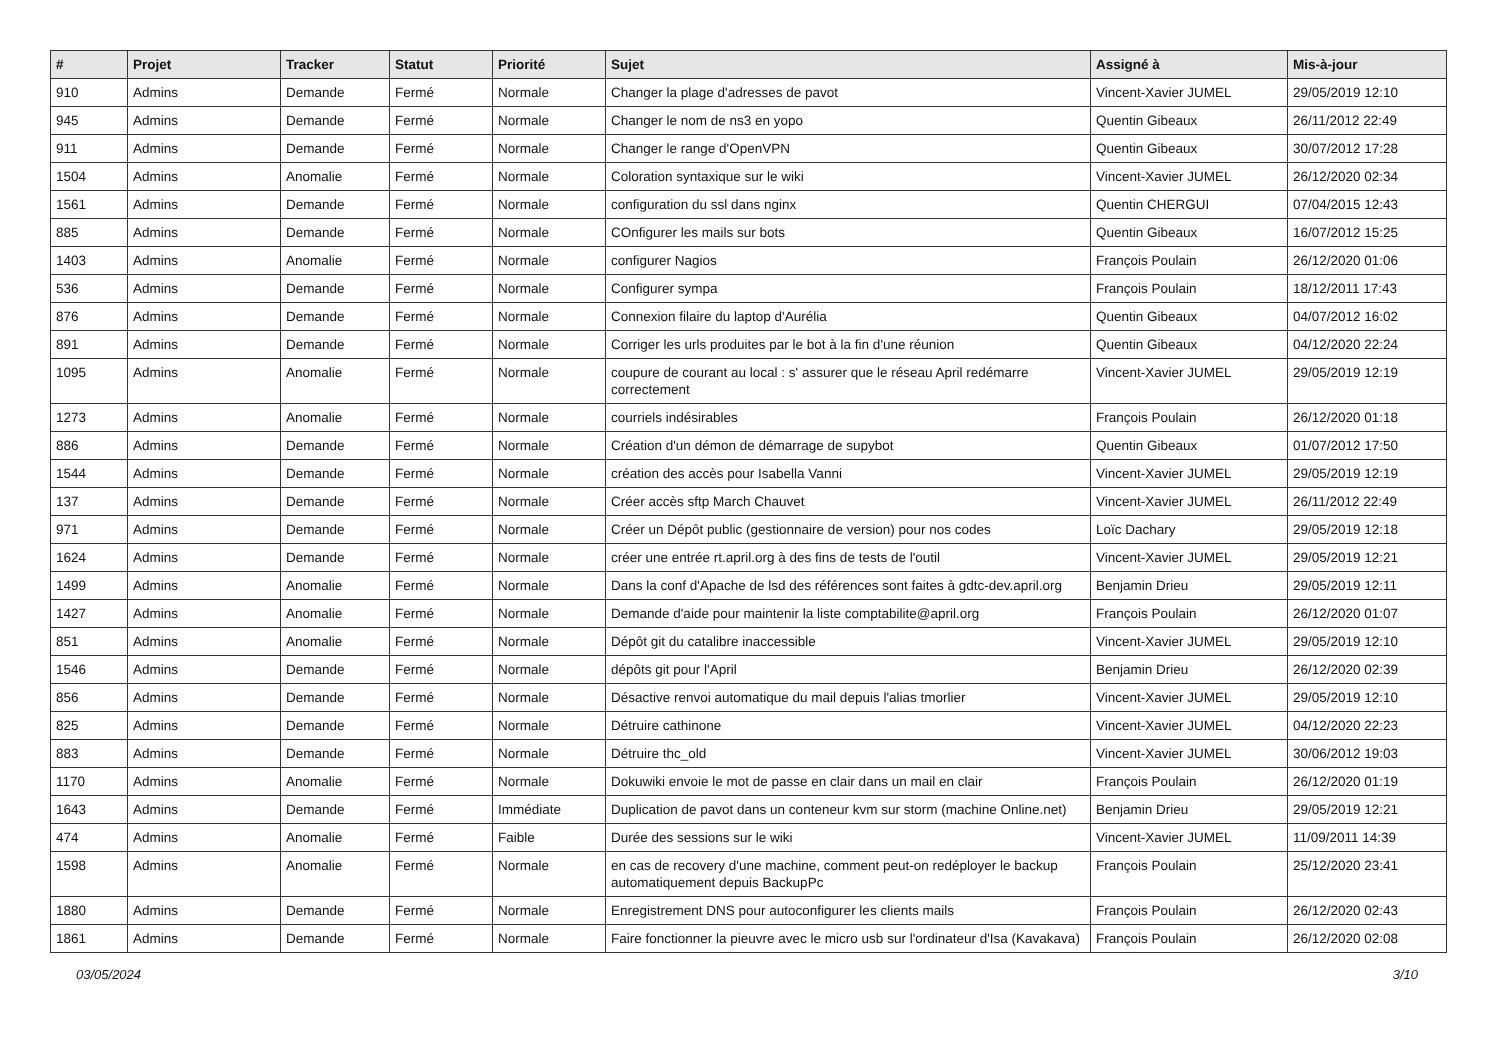| # | Projet | Tracker | Statut | Priorité | Sujet | Assigné à | Mis-à-jour |
| --- | --- | --- | --- | --- | --- | --- | --- |
| 910 | Admins | Demande | Fermé | Normale | Changer la plage d'adresses de pavot | Vincent-Xavier JUMEL | 29/05/2019 12:10 |
| 945 | Admins | Demande | Fermé | Normale | Changer le nom de ns3 en yopo | Quentin Gibeaux | 26/11/2012 22:49 |
| 911 | Admins | Demande | Fermé | Normale | Changer le range d'OpenVPN | Quentin Gibeaux | 30/07/2012 17:28 |
| 1504 | Admins | Anomalie | Fermé | Normale | Coloration syntaxique sur le wiki | Vincent-Xavier JUMEL | 26/12/2020 02:34 |
| 1561 | Admins | Demande | Fermé | Normale | configuration du ssl dans nginx | Quentin CHERGUI | 07/04/2015 12:43 |
| 885 | Admins | Demande | Fermé | Normale | COnfigurer les mails sur bots | Quentin Gibeaux | 16/07/2012 15:25 |
| 1403 | Admins | Anomalie | Fermé | Normale | configurer Nagios | François Poulain | 26/12/2020 01:06 |
| 536 | Admins | Demande | Fermé | Normale | Configurer sympa | François Poulain | 18/12/2011 17:43 |
| 876 | Admins | Demande | Fermé | Normale | Connexion filaire du laptop d'Aurélia | Quentin Gibeaux | 04/07/2012 16:02 |
| 891 | Admins | Demande | Fermé | Normale | Corriger les urls produites par le bot à la fin d'une réunion | Quentin Gibeaux | 04/12/2020 22:24 |
| 1095 | Admins | Anomalie | Fermé | Normale | coupure de courant au local : s' assurer que le réseau April redémarre correctement | Vincent-Xavier JUMEL | 29/05/2019 12:19 |
| 1273 | Admins | Anomalie | Fermé | Normale | courriels indésirables | François Poulain | 26/12/2020 01:18 |
| 886 | Admins | Demande | Fermé | Normale | Création d'un démon de démarrage de supybot | Quentin Gibeaux | 01/07/2012 17:50 |
| 1544 | Admins | Demande | Fermé | Normale | création des accès pour Isabella Vanni | Vincent-Xavier JUMEL | 29/05/2019 12:19 |
| 137 | Admins | Demande | Fermé | Normale | Créer accès sftp March Chauvet | Vincent-Xavier JUMEL | 26/11/2012 22:49 |
| 971 | Admins | Demande | Fermé | Normale | Créer un Dépôt public (gestionnaire de version) pour nos codes | Loïc Dachary | 29/05/2019 12:18 |
| 1624 | Admins | Demande | Fermé | Normale | créer une entrée rt.april.org à des fins de tests de l'outil | Vincent-Xavier JUMEL | 29/05/2019 12:21 |
| 1499 | Admins | Anomalie | Fermé | Normale | Dans la conf d'Apache de lsd des références sont faites à gdtc-dev.april.org | Benjamin Drieu | 29/05/2019 12:11 |
| 1427 | Admins | Anomalie | Fermé | Normale | Demande d'aide pour maintenir la liste comptabilite@april.org | François Poulain | 26/12/2020 01:07 |
| 851 | Admins | Anomalie | Fermé | Normale | Dépôt git du catalibre inaccessible | Vincent-Xavier JUMEL | 29/05/2019 12:10 |
| 1546 | Admins | Demande | Fermé | Normale | dépôts git pour l'April | Benjamin Drieu | 26/12/2020 02:39 |
| 856 | Admins | Demande | Fermé | Normale | Désactive renvoi automatique du mail depuis l'alias tmorlier | Vincent-Xavier JUMEL | 29/05/2019 12:10 |
| 825 | Admins | Demande | Fermé | Normale | Détruire cathinone | Vincent-Xavier JUMEL | 04/12/2020 22:23 |
| 883 | Admins | Demande | Fermé | Normale | Détruire thc_old | Vincent-Xavier JUMEL | 30/06/2012 19:03 |
| 1170 | Admins | Anomalie | Fermé | Normale | Dokuwiki envoie le mot de passe en clair dans un mail en clair | François Poulain | 26/12/2020 01:19 |
| 1643 | Admins | Demande | Fermé | Immédiate | Duplication de pavot dans un conteneur kvm sur storm (machine Online.net) | Benjamin Drieu | 29/05/2019 12:21 |
| 474 | Admins | Anomalie | Fermé | Faible | Durée des sessions sur le wiki | Vincent-Xavier JUMEL | 11/09/2011 14:39 |
| 1598 | Admins | Anomalie | Fermé | Normale | en cas de recovery d'une machine, comment peut-on redéployer le backup automatiquement depuis BackupPc | François Poulain | 25/12/2020 23:41 |
| 1880 | Admins | Demande | Fermé | Normale | Enregistrement DNS pour autoconfigurer les clients mails | François Poulain | 26/12/2020 02:43 |
| 1861 | Admins | Demande | Fermé | Normale | Faire fonctionner la pieuvre avec le micro usb sur l'ordinateur d'Isa (Kavakava) | François Poulain | 26/12/2020 02:08 |
03/05/2024 3/10